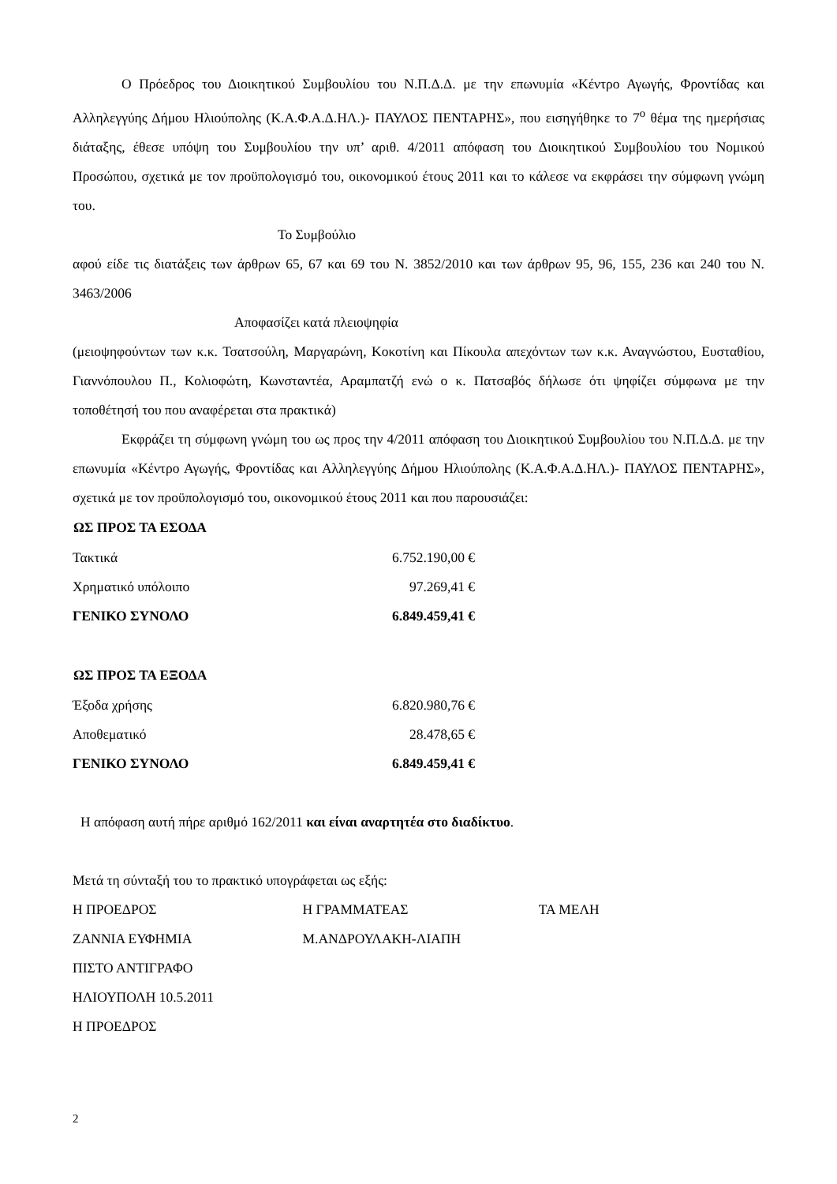Ο Πρόεδρος του Διοικητικού Συμβουλίου του Ν.Π.Δ.Δ. με την επωνυμία «Κέντρο Αγωγής, Φροντίδας και Αλληλεγγύης Δήμου Ηλιούπολης (Κ.Α.Φ.Α.Δ.ΗΛ.)- ΠΑΥΛΟΣ ΠΕΝΤΑΡΗΣ», που εισηγήθηκε το 7<sup>ο</sup> θέμα της ημερήσιας διάταξης, έθεσε υπόψη του Συμβουλίου την υπ’ αριθ. 4/2011 απόφαση του Διοικητικού Συμβουλίου του Νομικού Προσώπου, σχετικά με τον προϋπολογισμό του, οικονομικού έτους 2011 και το κάλεσε να εκφράσει την σύμφωνη γνώμη του.
Το Συμβούλιο
αφού είδε τις διατάξεις των άρθρων 65, 67 και 69 του Ν. 3852/2010 και των άρθρων 95, 96, 155, 236 και 240 του Ν. 3463/2006
Αποφασίζει κατά πλειοψηφία
(μειοψηφούντων των κ.κ. Τσατσούλη, Μαργαρώνη, Κοκοτίνη και Πίκουλα απεχόντων των κ.κ. Αναγνώστου, Ευσταθίου, Γιαννόπουλου Π., Κολιοφώτη, Κωνσταντέα, Αραμπατζή ενώ ο κ. Πατσαβός δήλωσε ότι ψηφίζει σύμφωνα με την τοποθέτησή του που αναφέρεται στα πρακτικά)
Εκφράζει τη σύμφωνη γνώμη του ως προς την 4/2011 απόφαση του Διοικητικού Συμβουλίου του Ν.Π.Δ.Δ. με την επωνυμία «Κέντρο Αγωγής, Φροντίδας και Αλληλεγγύης Δήμου Ηλιούπολης (Κ.Α.Φ.Α.Δ.ΗΛ.)- ΠΑΥΛΟΣ ΠΕΝΤΑΡΗΣ», σχετικά με τον προϋπολογισμό του, οικονομικού έτους 2011 και που παρουσιάζει:
| ΩΣ ΠΡΟΣ ΤΑ ΕΣΟΔΑ | |
| --- | --- |
| Τακτικά | 6.752.190,00 € |
| Χρηματικό υπόλοιπο | 97.269,41 € |
| ΓΕΝΙΚΟ ΣΥΝΟΛΟ | 6.849.459,41 € |
| ΩΣ ΠΡΟΣ ΤΑ ΕΞΟΔΑ | |
| Έξοδα χρήσης | 6.820.980,76 € |
| Αποθεματικό | 28.478,65 € |
| ΓΕΝΙΚΟ ΣΥΝΟΛΟ | 6.849.459,41 € |
Η απόφαση αυτή πήρε αριθμό 162/2011 και είναι αναρτητέα στο διαδίκτυο.
Μετά τη σύνταξή του το πρακτικό υπογράφεται ως εξής:
| Η ΠΡΟΕΔΡΟΣ | Η ΓΡΑΜΜΑΤΕΑΣ | ΤΑ ΜΕΛΗ |
| ΖΑΝΝΙΑ ΕΥΦΗΜΙΑ | Μ.ΑΝΔΡΟΥΛΑΚΗ-ΛΙΑΠΗ | |
ΠΙΣΤΟ ΑΝΤΙΓΡΑΦΟ
ΗΛΙΟΥΠΟΛΗ 10.5.2011
Η ΠΡΟΕΔΡΟΣ
2